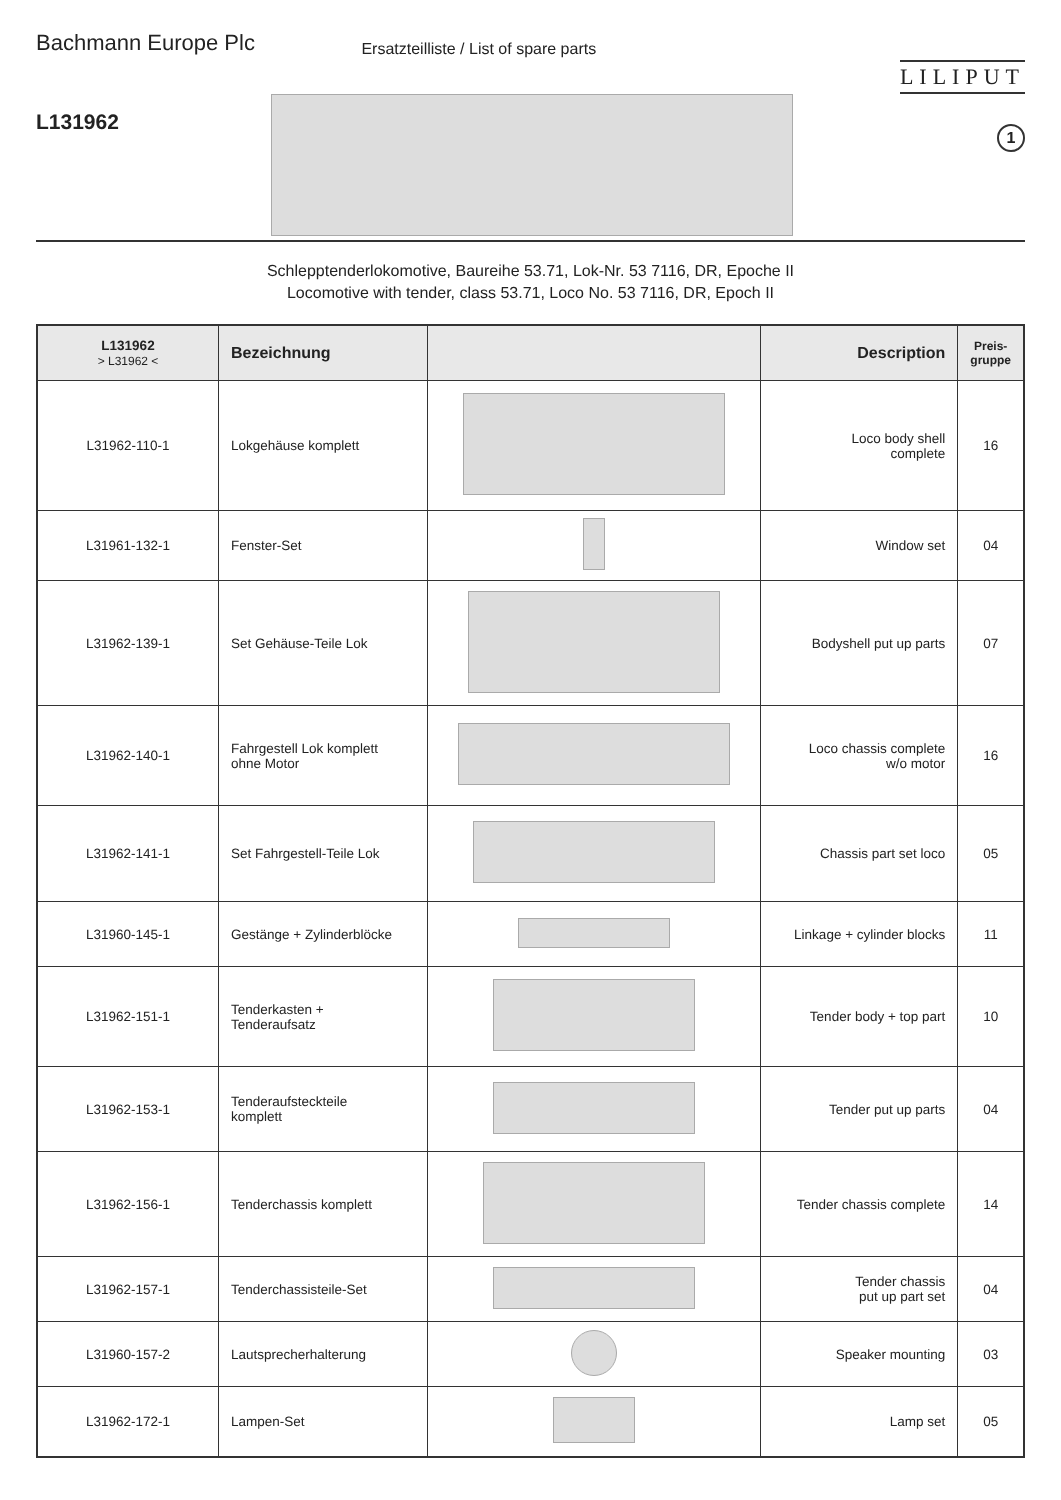Bachmann Europe Plc
L131962
Ersatzteilliste / List of spare parts
LILIPUT
1
Schlepptenderlokomotive, Baureihe 53.71, Lok-Nr. 53 7116, DR, Epoche II
Locomotive with tender, class 53.71, Loco No. 53 7116, DR, Epoch II
| L131962 > L31962 < | Bezeichnung | | Description | Preis- gruppe |
| --- | --- | --- | --- | --- |
| L31962-110-1 | Lokgehäuse komplett | | Loco body shell complete | 16 |
| L31961-132-1 | Fenster-Set | | Window set | 04 |
| L31962-139-1 | Set Gehäuse-Teile Lok | | Bodyshell put up parts | 07 |
| L31962-140-1 | Fahrgestell Lok komplett ohne Motor | | Loco chassis complete w/o motor | 16 |
| L31962-141-1 | Set Fahrgestell-Teile Lok | | Chassis part set loco | 05 |
| L31960-145-1 | Gestänge + Zylinderblöcke | | Linkage + cylinder blocks | 11 |
| L31962-151-1 | Tenderkasten + Tenderaufsatz | | Tender body + top part | 10 |
| L31962-153-1 | Tenderaufsteckteile komplett | | Tender put up parts | 04 |
| L31962-156-1 | Tenderchassis komplett | | Tender chassis complete | 14 |
| L31962-157-1 | Tenderchassisteile-Set | | Tender chassis put up part set | 04 |
| L31960-157-2 | Lautsprecherhalterung | | Speaker mounting | 03 |
| L31962-172-1 | Lampen-Set | | Lamp set | 05 |